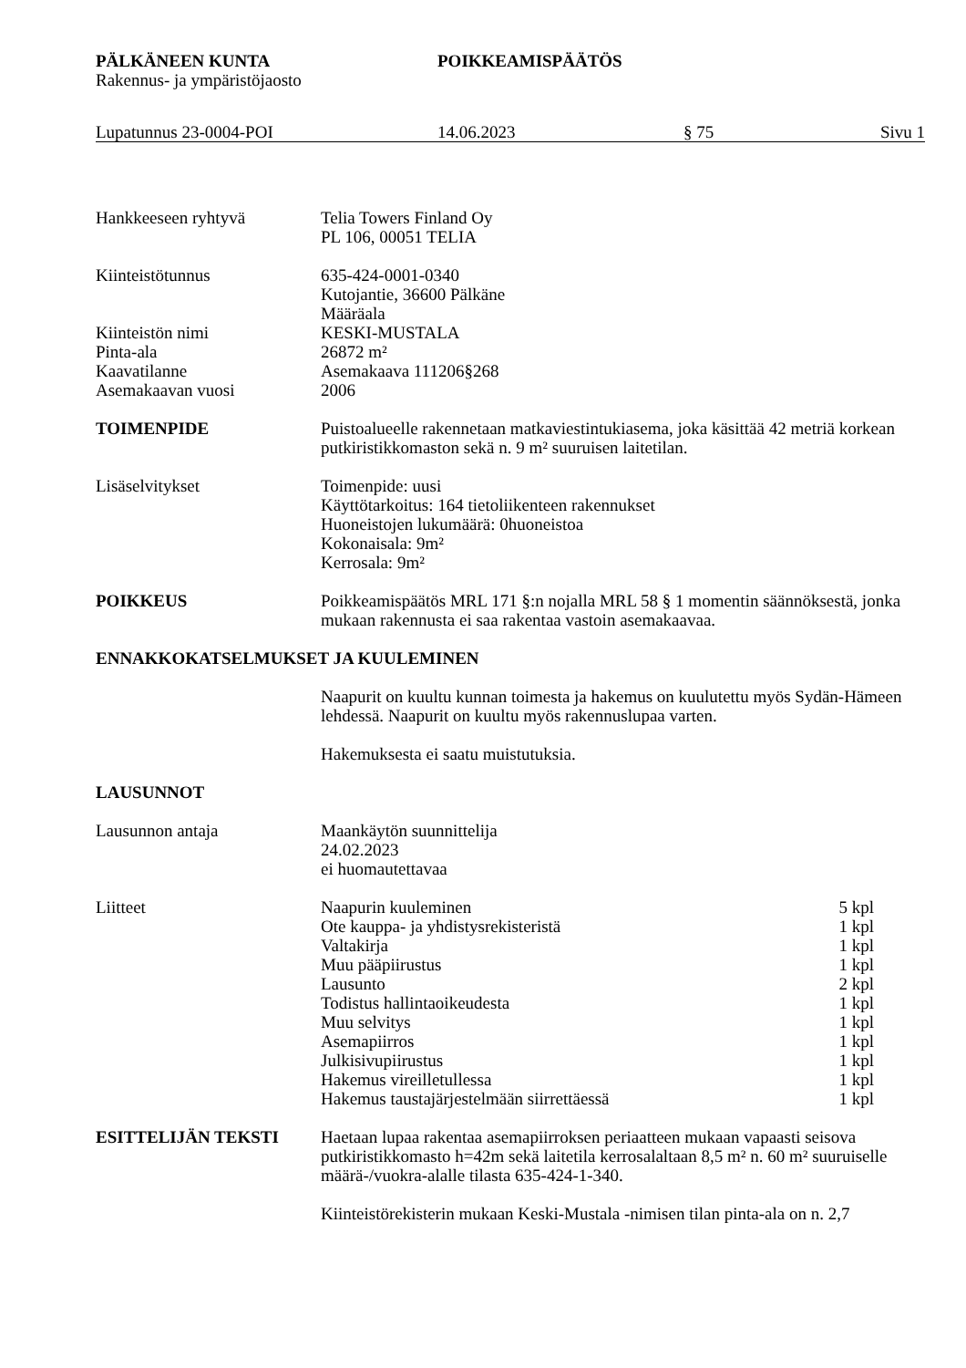PÄLKÄNEEN KUNTA POIKKEAMISPÄÄTÖS
Rakennus- ja ympäristöjaosto
Lupatunnus 23-0004-POI 14.06.2023 § 75 Sivu 1
Hankkeeseen ryhtyvä Telia Towers Finland Oy
PL 106, 00051 TELIA
Kiinteistötunnus 635-424-0001-0340
Kutojantie, 36600 Pälkäne
Määräala
Kiinteistön nimi KESKI-MUSTALA
Pinta-ala 26872 m²
Kaavatilanne Asemakaava 111206§268
Asemakaavan vuosi 2006
TOIMENPIDE Puistoalueelle rakennetaan matkaviestintukiasema, joka käsittää 42 metriä korkean putkiristikkomaston sekä n. 9 m² suuruisen laitetilan.
Lisäselvitykset Toimenpide: uusi
Käyttötarkoitus: 164 tietoliikenteen rakennukset
Huoneistojen lukumäärä: 0huoneistoa
Kokonaisala: 9m²
Kerrosala: 9m²
POIKKEUS Poikkeamispäätös MRL 171 §:n nojalla MRL 58 § 1 momentin säännöksestä, jonka mukaan rakennusta ei saa rakentaa vastoin asemakaavaa.
ENNAKKOKATSELMUKSET JA KUULEMINEN
Naapurit on kuultu kunnan toimesta ja hakemus on kuulutettu myös Sydän-Hämeen lehdessä. Naapurit on kuultu myös rakennuslupaa varten.
Hakemuksesta ei saatu muistutuksia.
LAUSUNNOT
Lausunnon antaja Maankäytön suunnittelija
24.02.2023
ei huomautettavaa
Liitteet Naapurin kuuleminen 5 kpl
Ote kauppa- ja yhdistysrekisteristä 1 kpl
Valtakirja 1 kpl
Muu pääpiirustus 1 kpl
Lausunto 2 kpl
Todistus hallintaoikeudesta 1 kpl
Muu selvitys 1 kpl
Asemapiirros 1 kpl
Julkisivupiirustus 1 kpl
Hakemus vireilletullessa 1 kpl
Hakemus taustajärjestelmään siirrettäessä 1 kpl
ESITTELIJÄN TEKSTI Haetaan lupaa rakentaa asemapiirroksen periaatteen mukaan vapaasti seisova putkiristikkomasto h=42m sekä laitetila kerrosalaltaan 8,5 m² n. 60 m² suuruiselle määrä-/vuokra-alalle tilasta 635-424-1-340.
Kiinteistörekisterin mukaan Keski-Mustala -nimisen tilan pinta-ala on n. 2,7